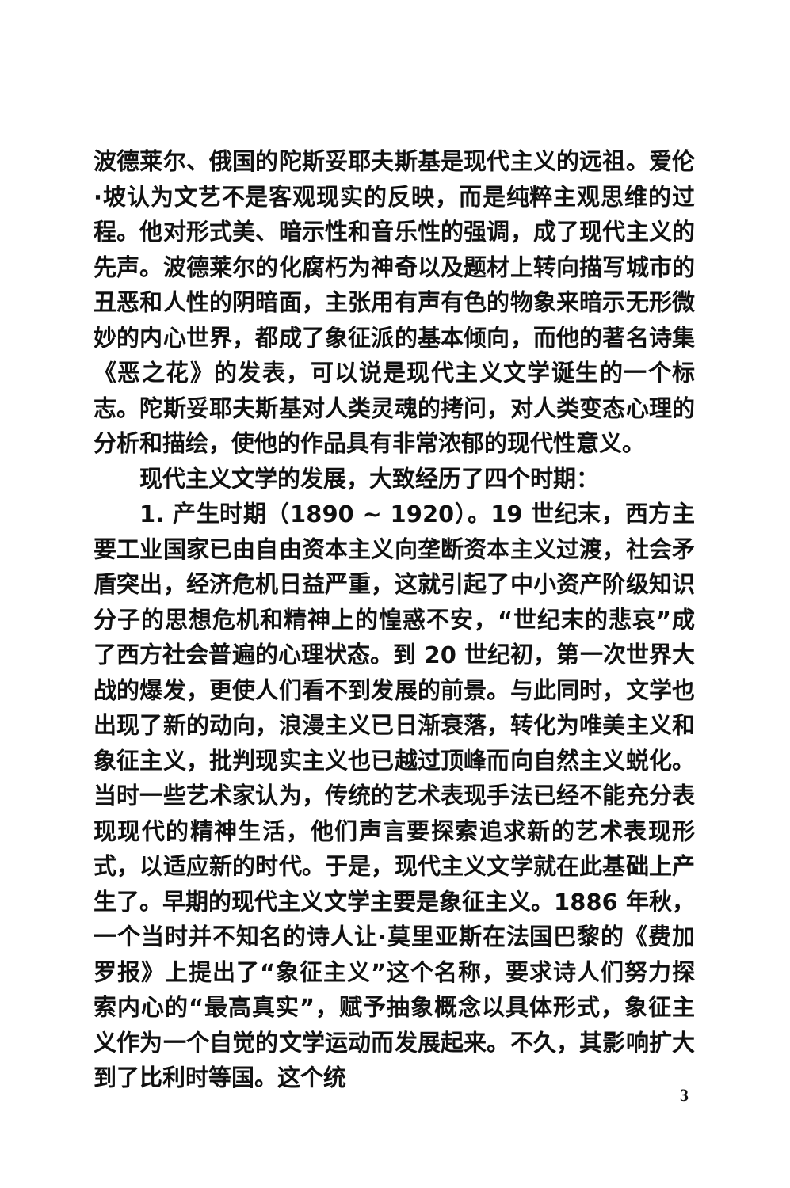波德莱尔、俄国的陀斯妥耶夫斯基是现代主义的远祖。爱伦·坡认为文艺不是客观现实的反映，而是纯粹主观思维的过程。他对形式美、暗示性和音乐性的强调，成了现代主义的先声。波德莱尔的化腐朽为神奇以及题材上转向描写城市的丑恶和人性的阴暗面，主张用有声有色的物象来暗示无形微妙的内心世界，都成了象征派的基本倾向，而他的著名诗集《恶之花》的发表，可以说是现代主义文学诞生的一个标志。陀斯妥耶夫斯基对人类灵魂的拷问，对人类变态心理的分析和描绘，使他的作品具有非常浓郁的现代性意义。
现代主义文学的发展，大致经历了四个时期：
1. 产生时期（1890 ~ 1920）。19 世纪末，西方主要工业国家已由自由资本主义向垄断资本主义过渡，社会矛盾突出，经济危机日益严重，这就引起了中小资产阶级知识分子的思想危机和精神上的惶惑不安，“世纪末的悲哀”成了西方社会普遍的心理状态。到 20 世纪初，第一次世界大战的爆发，更使人们看不到发展的前景。与此同时，文学也出现了新的动向，浪漫主义已日渐衰落，转化为唯美主义和象征主义，批判现实主义也已越过顶峰而向自然主义蜕化。当时一些艺术家认为，传统的艺术表现手法已经不能充分表现现代的精神生活，他们声言要探索追求新的艺术表现形式，以适应新的时代。于是，现代主义文学就在此基础上产生了。早期的现代主义文学主要是象征主义。1886 年秋，一个当时并不知名的诗人让·莫里亚斯在法国巴黎的《费加罗报》上提出了“象征主义”这个名称，要求诗人们努力探索内心的“最高真实”，赋予抽象概念以具体形式，象征主义作为一个自觉的文学运动而发展起来。不久，其影响扩大到了比利时等国。这个统
3